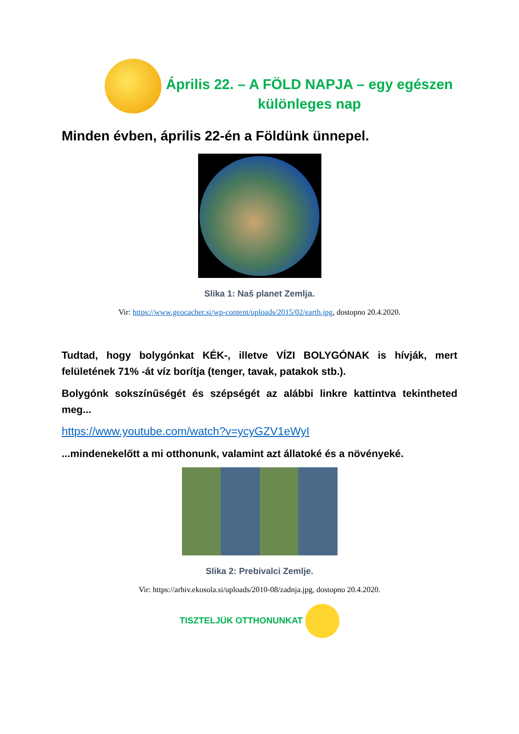Április 22. – A FÖLD NAPJA – egy egészen különleges nap
Minden évben, április 22-én a Földünk ünnepel.
Slika 1: Naš planet Zemlja.
Vir: https://www.geocacher.si/wp-content/uploads/2015/02/earth.jpg, dostopno 20.4.2020.
Tudtad, hogy bolygónkat KÉK-, illetve VÍZI BOLYGÓNAK is hívják, mert felületének 71% -át víz borítja (tenger, tavak, patakok stb.).
Bolygónk sokszínűségét és szépségét az alábbi linkre kattintva tekintheted meg...
https://www.youtube.com/watch?v=ycyGZV1eWyI
...mindenekelőtt a mi otthonunk, valamint azt állatoké és a növényeké.
Slika 2: Prebivalci Zemlje.
Vir: https://arhiv.ekosola.si/uploads/2010-08/zadnja.jpg, dostopno 20.4.2020.
TISZTELJÜK OTTHONUNKAT